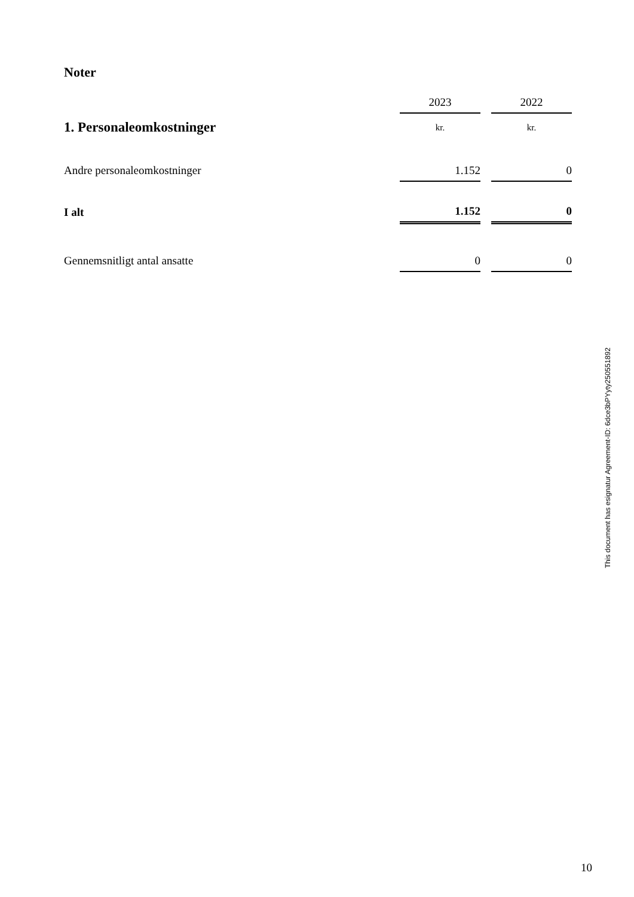Noter
| | 2023 | | 2022 |
| 1. Personaleomkostninger | kr. | | kr. |
| Andre personaleomkostninger | 1.152 | | 0 |
| I alt | 1.152 | | 0 |
| Gennemsnitligt antal ansatte | 0 | | 0 |
This document has esignatur Agreement-ID: 6dce3bPYyty250551892
10